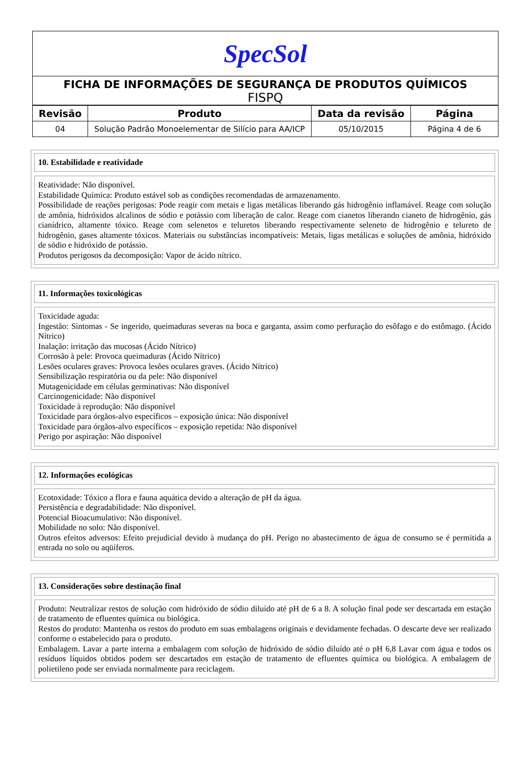SpecSol
FICHA DE INFORMAÇÕES DE SEGURANÇA DE PRODUTOS QUÍMICOS
FISPQ
| Revisão | Produto | Data da revisão | Página |
| --- | --- | --- | --- |
| 04 | Solução Padrão Monoelementar de Silício para AA/ICP | 05/10/2015 | Página 4 de 6 |
10. Estabilidade e reatividade
Reatividade: Não disponível.
Estabilidade Química: Produto estável sob as condições recomendadas de armazenamento.
Possibilidade de reações perigosas: Pode reagir com metais e ligas metálicas liberando gás hidrogênio inflamável. Reage com solução de amônia, hidróxidos alcalinos de sódio e potássio com liberação de calor. Reage com cianetos liberando cianeto de hidrogênio, gás cianídrico, altamente tóxico. Reage com selenetos e teluretos liberando respectivamente seleneto de hidrogênio e telureto de hidrogênio, gases altamente tóxicos. Materiais ou substâncias incompatíveis: Metais, ligas metálicas e soluções de amônia, hidróxido de sódio e hidróxido de potássio.
Produtos perigosos da decomposição: Vapor de ácido nítrico.
11. Informações toxicológicas
Toxicidade aguda:
Ingestão: Sintomas - Se ingerido, queimaduras severas na boca e garganta, assim como perfuração do esôfago e do estômago. (Ácido Nítrico)
Inalação: irritação das mucosas (Ácido Nítrico)
Corrosão à pele: Provoca queimaduras (Ácido Nítrico)
Lesões oculares graves: Provoca lesões oculares graves. (Ácido Nítrico)
Sensibilização respiratória ou da pele: Não disponível
Mutagenicidade em células germinativas: Não disponível
Carcinogenicidade: Não disponível
Toxicidade à reprodução: Não disponível
Toxicidade para órgãos-alvo específicos – exposição única: Não disponível
Toxicidade para órgãos-alvo específicos – exposição repetida: Não disponível
Perigo por aspiração: Não disponível
12. Informações ecológicas
Ecotoxidade: Tóxico a flora e fauna aquática devido a alteração de pH da água.
Persistência e degradabilidade: Não disponível.
Potencial Bioacumulativo: Não disponível.
Mobilidade no solo: Não disponível.
Outros efeitos adversos: Efeito prejudicial devido à mudança do pH. Perigo no abastecimento de água de consumo se é permitida a entrada no solo ou aqüíferos.
13. Considerações sobre destinação final
Produto: Neutralizar restos de solução com hidróxido de sódio diluído até pH de 6 a 8. A solução final pode ser descartada em estação de tratamento de efluentes química ou biológica.
Restos do produto: Mantenha os restos do produto em suas embalagens originais e devidamente fechadas. O descarte deve ser realizado conforme o estabelecido para o produto.
Embalagem. Lavar a parte interna a embalagem com solução de hidróxido de sódio diluído até o pH 6,8 Lavar com água e todos os resíduos líquidos obtidos podem ser descartados em estação de tratamento de efluentes química ou biológica. A embalagem de polietileno pode ser enviada normalmente para reciclagem.